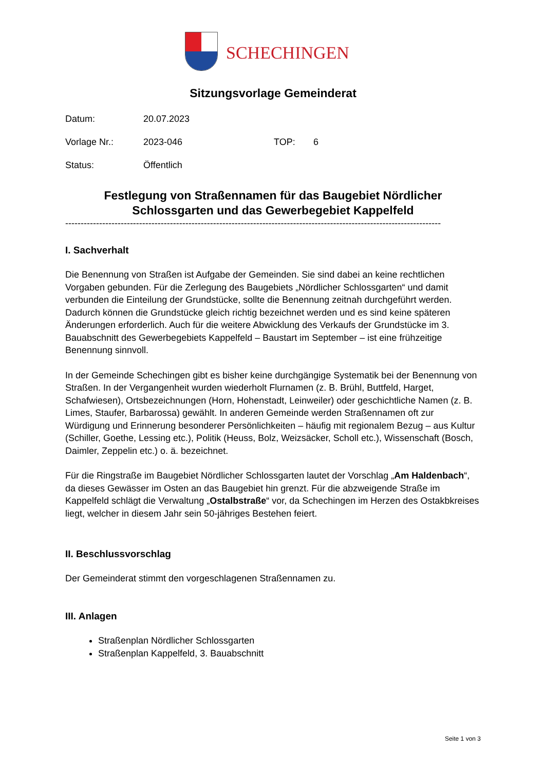SCHECHINGEN
Sitzungsvorlage Gemeinderat
Datum: 20.07.2023
Vorlage Nr.: 2023-046 TOP: 6
Status: Öffentlich
Festlegung von Straßennamen für das Baugebiet Nördlicher Schlossgarten und das Gewerbegebiet Kappelfeld
--------------------------------------------------------------------------------------------------------------------------
I. Sachverhalt
Die Benennung von Straßen ist Aufgabe der Gemeinden. Sie sind dabei an keine rechtlichen Vorgaben gebunden. Für die Zerlegung des Baugebiets „Nördlicher Schlossgarten“ und damit verbunden die Einteilung der Grundstücke, sollte die Benennung zeitnah durchgeführt werden. Dadurch können die Grundstücke gleich richtig bezeichnet werden und es sind keine späteren Änderungen erforderlich. Auch für die weitere Abwicklung des Verkaufs der Grundstücke im 3. Bauabschnitt des Gewerbegebiets Kappelfeld – Baustart im September – ist eine frühzeitige Benennung sinnvoll.
In der Gemeinde Schechingen gibt es bisher keine durchgängige Systematik bei der Benennung von Straßen. In der Vergangenheit wurden wiederholt Flurnamen (z. B. Brühl, Buttfeld, Harget, Schafwiesen), Ortsbezeichnungen (Horn, Hohenstadt, Leinweiler) oder geschichtliche Namen (z. B. Limes, Staufer, Barbarossa) gewählt. In anderen Gemeinde werden Straßennamen oft zur Würdigung und Erinnerung besonderer Persönlichkeiten – häufig mit regionalem Bezug – aus Kultur (Schiller, Goethe, Lessing etc.), Politik (Heuss, Bolz, Weizsäcker, Scholl etc.), Wissenschaft (Bosch, Daimler, Zeppelin etc.) o. ä. bezeichnet.
Für die Ringstraße im Baugebiet Nördlicher Schlossgarten lautet der Vorschlag „Am Haldenbach“, da dieses Gewässer im Osten an das Baugebiet hin grenzt. Für die abzweigende Straße im Kappelfeld schlägt die Verwaltung „Ostalbstraße“ vor, da Schechingen im Herzen des Ostakbkreises liegt, welcher in diesem Jahr sein 50-jähriges Bestehen feiert.
II. Beschlussvorschlag
Der Gemeinderat stimmt den vorgeschlagenen Straßennamen zu.
III. Anlagen
Straßenplan Nördlicher Schlossgarten
Straßenplan Kappelfeld, 3. Bauabschnitt
Seite 1 von 3